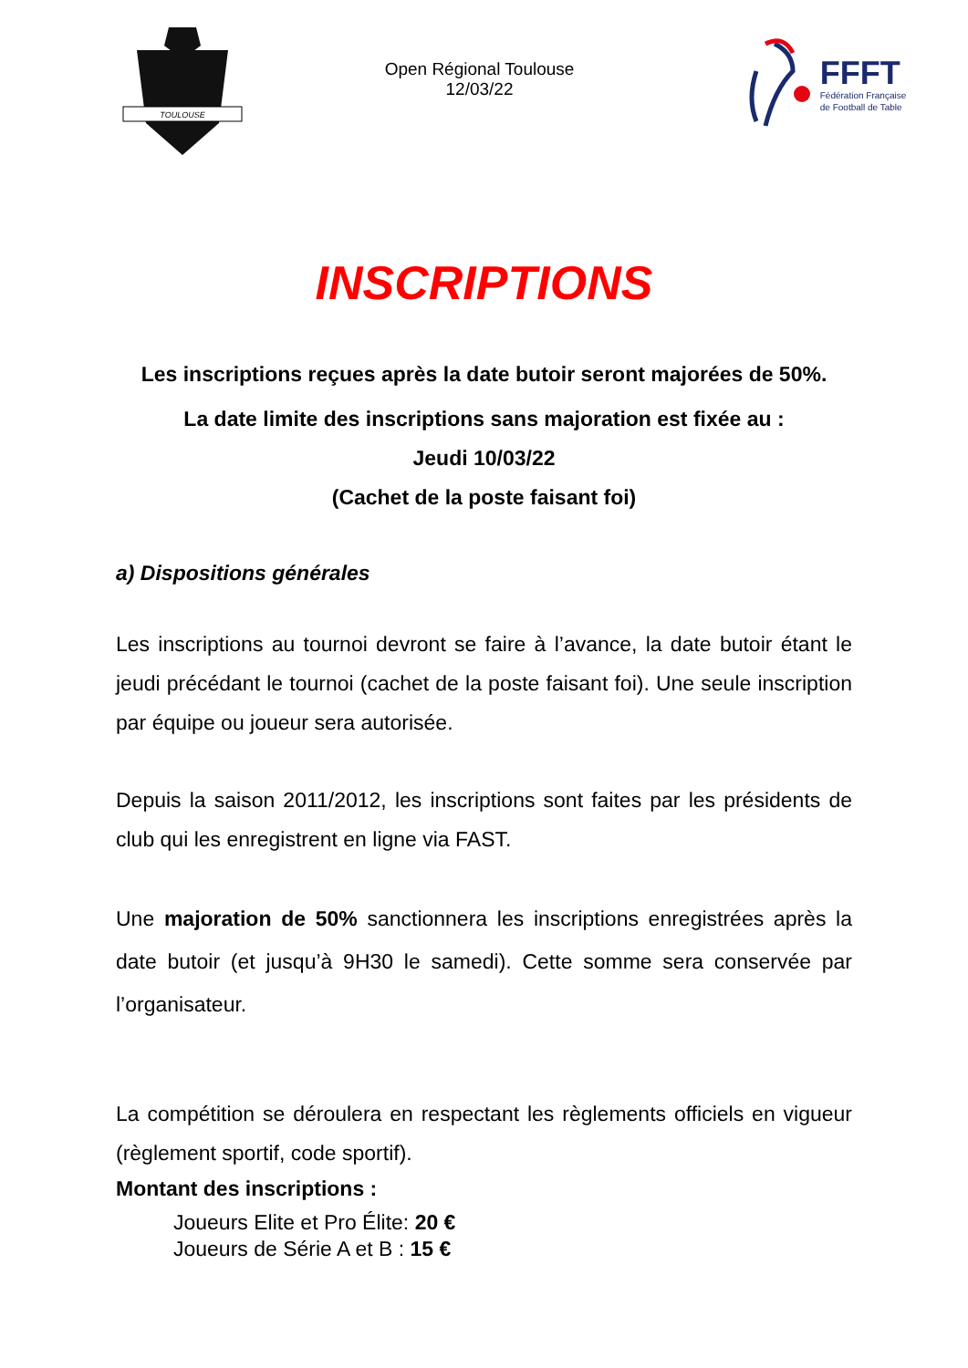TOULOUSE
Open Régional Toulouse
12/03/22
FFFT
Fédération Française
de Football de Table
INSCRIPTIONS
Les inscriptions reçues après la date butoir seront majorées de 50%.
La date limite des inscriptions sans majoration est fixée au :
Jeudi 10/03/22
(Cachet de la poste faisant foi)
a) Dispositions générales
Les inscriptions au tournoi devront se faire à l’avance, la date butoir étant le jeudi précédant le tournoi (cachet de la poste faisant foi). Une seule inscription par équipe ou joueur sera autorisée.
Depuis la saison 2011/2012, les inscriptions sont faites par les présidents de club qui les enregistrent en ligne via FAST.
Une majoration de 50% sanctionnera les inscriptions enregistrées après la date butoir (et jusqu’à 9H30 le samedi). Cette somme sera conservée par l’organisateur.
La compétition se déroulera en respectant les règlements officiels en vigueur (règlement sportif, code sportif).
Montant des inscriptions :
Joueurs Elite et Pro Élite: 20 €
Joueurs de Série A et B : 15 €